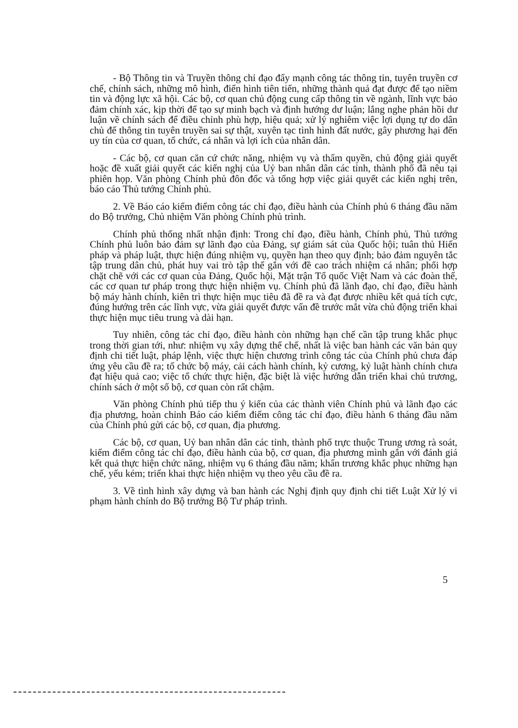- Bộ Thông tin và Truyền thông chỉ đạo đẩy mạnh công tác thông tin, tuyên truyền cơ chế, chính sách, những mô hình, điển hình tiên tiến, những thành quả đạt được để tạo niềm tin và động lực xã hội. Các bộ, cơ quan chủ động cung cấp thông tin về ngành, lĩnh vực bảo đảm chính xác, kịp thời để tạo sự minh bạch và định hướng dư luận; lắng nghe phản hồi dư luận về chính sách để điều chỉnh phù hợp, hiệu quả; xử lý nghiêm việc lợi dụng tự do dân chủ để thông tin tuyên truyền sai sự thật, xuyên tạc tình hình đất nước, gây phương hại đến uy tín của cơ quan, tổ chức, cá nhân và lợi ích của nhân dân.
- Các bộ, cơ quan căn cứ chức năng, nhiệm vụ và thẩm quyền, chủ động giải quyết hoặc đề xuất giải quyết các kiến nghị của Uỷ ban nhân dân các tỉnh, thành phố đã nêu tại phiên họp. Văn phòng Chính phủ đôn đốc và tổng hợp việc giải quyết các kiến nghị trên, báo cáo Thủ tướng Chính phủ.
2. Về Báo cáo kiểm điểm công tác chỉ đạo, điều hành của Chính phủ 6 tháng đầu năm do Bộ trưởng, Chủ nhiệm Văn phòng Chính phủ trình.
Chính phủ thống nhất nhận định: Trong chỉ đạo, điều hành, Chính phủ, Thủ tướng Chính phủ luôn bảo đảm sự lãnh đạo của Đảng, sự giám sát của Quốc hội; tuân thủ Hiến pháp và pháp luật, thực hiện đúng nhiệm vụ, quyền hạn theo quy định; bảo đảm nguyên tắc tập trung dân chủ, phát huy vai trò tập thể gắn với đề cao trách nhiệm cá nhân; phối hợp chặt chẽ với các cơ quan của Đảng, Quốc hội, Mặt trận Tổ quốc Việt Nam và các đoàn thể, các cơ quan tư pháp trong thực hiện nhiệm vụ. Chính phủ đã lãnh đạo, chỉ đạo, điều hành bộ máy hành chính, kiên trì thực hiện mục tiêu đã đề ra và đạt được nhiều kết quả tích cực, đúng hướng trên các lĩnh vực, vừa giải quyết được vấn đề trước mắt vừa chủ động triển khai thực hiện mục tiêu trung và dài hạn.
Tuy nhiên, công tác chỉ đạo, điều hành còn những hạn chế cần tập trung khắc phục trong thời gian tới, như: nhiệm vụ xây dựng thể chế, nhất là việc ban hành các văn bản quy định chi tiết luật, pháp lệnh, việc thực hiện chương trình công tác của Chính phủ chưa đáp ứng yêu cầu đề ra; tổ chức bộ máy, cải cách hành chính, kỷ cương, kỷ luật hành chính chưa đạt hiệu quả cao; việc tổ chức thực hiện, đặc biệt là việc hướng dẫn triển khai chủ trương, chính sách ở một số bộ, cơ quan còn rất chậm.
Văn phòng Chính phủ tiếp thu ý kiến của các thành viên Chính phủ và lãnh đạo các địa phương, hoàn chỉnh Báo cáo kiểm điểm công tác chỉ đạo, điều hành 6 tháng đầu năm của Chính phủ gửi các bộ, cơ quan, địa phương.
Các bộ, cơ quan, Uỷ ban nhân dân các tỉnh, thành phố trực thuộc Trung ương rà soát, kiểm điểm công tác chỉ đạo, điều hành của bộ, cơ quan, địa phương mình gắn với đánh giá kết quả thực hiện chức năng, nhiệm vụ 6 tháng đầu năm; khẩn trương khắc phục những hạn chế, yếu kém; triển khai thực hiện nhiệm vụ theo yêu cầu đề ra.
3. Về tình hình xây dựng và ban hành các Nghị định quy định chi tiết Luật Xử lý vi phạm hành chính do Bộ trưởng Bộ Tư pháp trình.
5